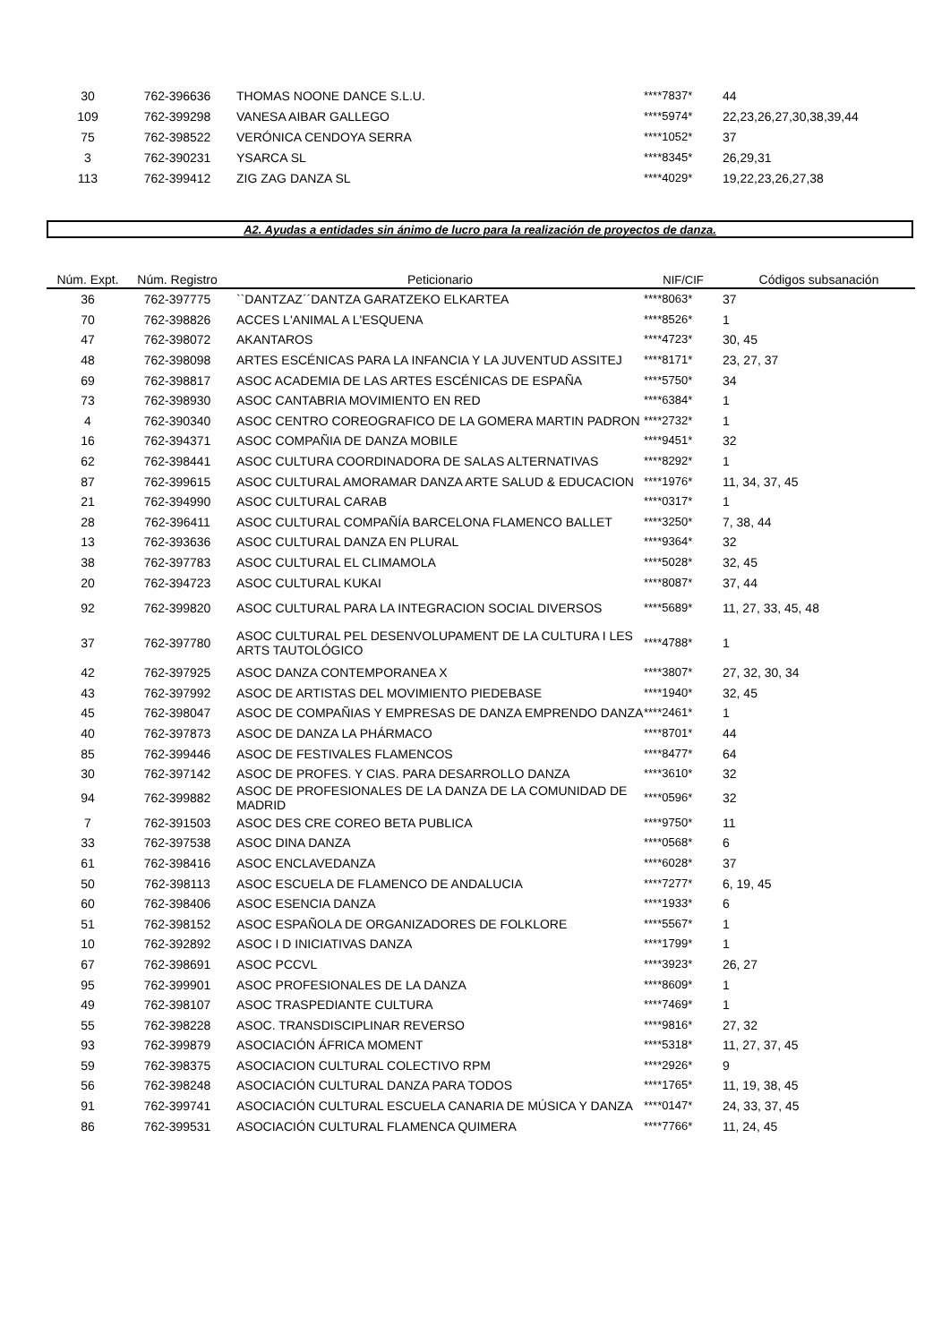| 30 | 762-396636 | THOMAS NOONE DANCE S.L.U. | ****7837* | 44 |
| 109 | 762-399298 | VANESA AIBAR GALLEGO | ****5974* | 22,23,26,27,30,38,39,44 |
| 75 | 762-398522 | VERÓNICA CENDOYA SERRA | ****1052* | 37 |
| 3 | 762-390231 | YSARCA SL | ****8345* | 26,29,31 |
| 113 | 762-399412 | ZIG ZAG DANZA SL | ****4029* | 19,22,23,26,27,38 |
A2. Ayudas a entidades sin ánimo de lucro para la realización de proyectos de danza.
| Núm. Expt. | Núm. Registro | Peticionario | NIF/CIF | Códigos subsanación |
| --- | --- | --- | --- | --- |
| 36 | 762-397775 | ``DANTZAZ´´DANTZA GARATZEKO ELKARTEA | ****8063* | 37 |
| 70 | 762-398826 | ACCES L'ANIMAL A L'ESQUENA | ****8526* | 1 |
| 47 | 762-398072 | AKANTAROS | ****4723* | 30, 45 |
| 48 | 762-398098 | ARTES ESCÉNICAS PARA LA INFANCIA Y LA JUVENTUD ASSITEJ | ****8171* | 23, 27, 37 |
| 69 | 762-398817 | ASOC ACADEMIA DE LAS ARTES ESCÉNICAS DE ESPAÑA | ****5750* | 34 |
| 73 | 762-398930 | ASOC CANTABRIA MOVIMIENTO EN RED | ****6384* | 1 |
| 4 | 762-390340 | ASOC CENTRO COREOGRAFICO DE LA GOMERA MARTIN PADRON | ****2732* | 1 |
| 16 | 762-394371 | ASOC COMPAÑIA DE DANZA MOBILE | ****9451* | 32 |
| 62 | 762-398441 | ASOC CULTURA COORDINADORA DE SALAS ALTERNATIVAS | ****8292* | 1 |
| 87 | 762-399615 | ASOC CULTURAL AMORAMAR DANZA ARTE SALUD & EDUCACION | ****1976* | 11, 34, 37, 45 |
| 21 | 762-394990 | ASOC CULTURAL CARAB | ****0317* | 1 |
| 28 | 762-396411 | ASOC CULTURAL COMPAÑÍA BARCELONA FLAMENCO BALLET | ****3250* | 7, 38, 44 |
| 13 | 762-393636 | ASOC CULTURAL DANZA EN PLURAL | ****9364* | 32 |
| 38 | 762-397783 | ASOC CULTURAL EL CLIMAMOLA | ****5028* | 32, 45 |
| 20 | 762-394723 | ASOC CULTURAL KUKAI | ****8087* | 37, 44 |
| 92 | 762-399820 | ASOC CULTURAL PARA LA INTEGRACION SOCIAL DIVERSOS | ****5689* | 11, 27, 33, 45, 48 |
| 37 | 762-397780 | ASOC CULTURAL PEL DESENVOLUPAMENT DE LA CULTURA I LES ARTS TAUTOLÓGICO | ****4788* | 1 |
| 42 | 762-397925 | ASOC DANZA CONTEMPORANEA X | ****3807* | 27, 32, 30, 34 |
| 43 | 762-397992 | ASOC DE ARTISTAS DEL MOVIMIENTO PIEDEBASE | ****1940* | 32, 45 |
| 45 | 762-398047 | ASOC DE COMPAÑIAS Y EMPRESAS DE DANZA EMPRENDO DANZA | ****2461* | 1 |
| 40 | 762-397873 | ASOC DE DANZA LA PHÁRMACO | ****8701* | 44 |
| 85 | 762-399446 | ASOC DE FESTIVALES FLAMENCOS | ****8477* | 64 |
| 30 | 762-397142 | ASOC DE PROFES. Y CIAS. PARA DESARROLLO DANZA | ****3610* | 32 |
| 94 | 762-399882 | ASOC DE PROFESIONALES DE LA DANZA DE LA COMUNIDAD DE MADRID | ****0596* | 32 |
| 7 | 762-391503 | ASOC DES CRE COREO BETA PUBLICA | ****9750* | 11 |
| 33 | 762-397538 | ASOC DINA DANZA | ****0568* | 6 |
| 61 | 762-398416 | ASOC ENCLAVEDANZA | ****6028* | 37 |
| 50 | 762-398113 | ASOC ESCUELA DE FLAMENCO DE ANDALUCIA | ****7277* | 6, 19, 45 |
| 60 | 762-398406 | ASOC ESENCIA DANZA | ****1933* | 6 |
| 51 | 762-398152 | ASOC ESPAÑOLA DE ORGANIZADORES DE FOLKLORE | ****5567* | 1 |
| 10 | 762-392892 | ASOC I D INICIATIVAS DANZA | ****1799* | 1 |
| 67 | 762-398691 | ASOC PCCVL | ****3923* | 26, 27 |
| 95 | 762-399901 | ASOC PROFESIONALES DE LA DANZA | ****8609* | 1 |
| 49 | 762-398107 | ASOC TRASPEDIANTE CULTURA | ****7469* | 1 |
| 55 | 762-398228 | ASOC. TRANSDISCIPLINAR REVERSO | ****9816* | 27, 32 |
| 93 | 762-399879 | ASOCIACIÓN ÁFRICA MOMENT | ****5318* | 11, 27, 37, 45 |
| 59 | 762-398375 | ASOCIACION CULTURAL COLECTIVO RPM | ****2926* | 9 |
| 56 | 762-398248 | ASOCIACIÓN CULTURAL DANZA PARA TODOS | ****1765* | 11, 19, 38, 45 |
| 91 | 762-399741 | ASOCIACIÓN CULTURAL ESCUELA CANARIA DE MÚSICA Y DANZA | ****0147* | 24, 33, 37, 45 |
| 86 | 762-399531 | ASOCIACIÓN CULTURAL FLAMENCA QUIMERA | ****7766* | 11, 24, 45 |